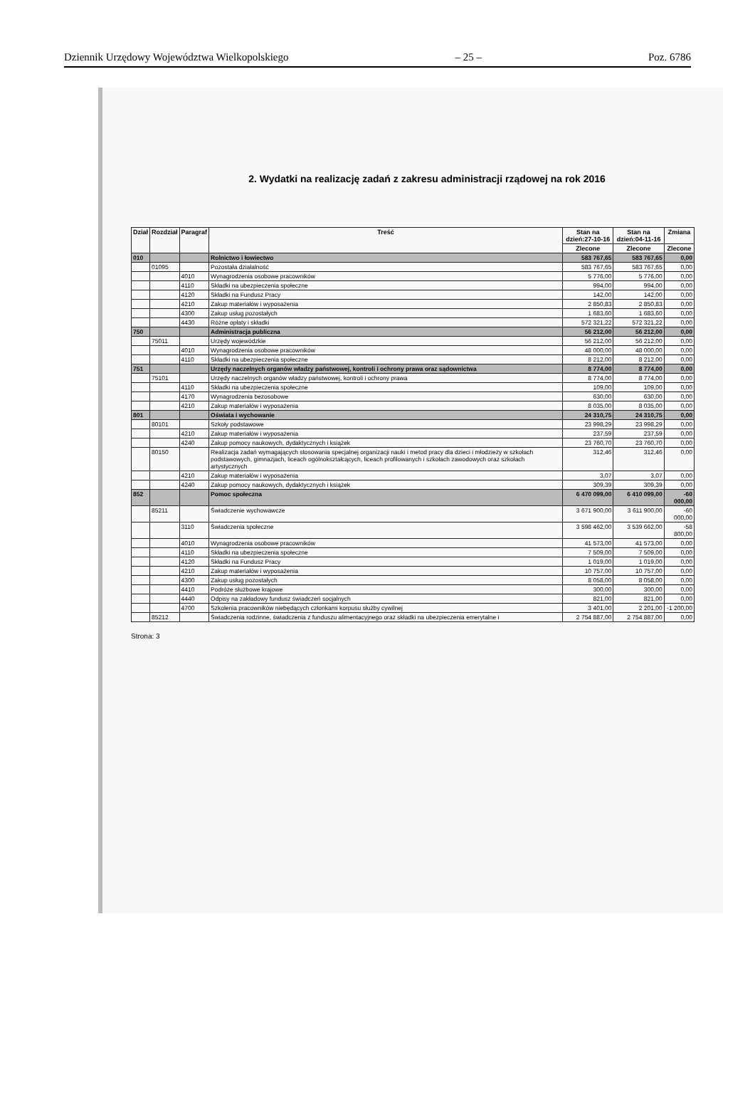Dziennik Urzędowy Województwa Wielkopolskiego – 25 – Poz. 6786
2. Wydatki na realizację zadań z zakresu administracji rządowej na rok 2016
| Dział | Rozdział | Paragraf | Treść | Stan na dzień:27-10-16 | Stan na dzień:04-11-16 | Zmiana |
| --- | --- | --- | --- | --- | --- | --- |
| | | | | Zlecone | Zlecone | Zlecone |
| 010 | | | Rolnictwo i łowiectwo | 583 767,65 | 583 767,65 | 0,00 |
| | 01095 | | Pozostała działalność | 583 767,65 | 583 767,65 | 0,00 |
| | | 4010 | Wynagrodzenia osobowe pracowników | 5 776,00 | 5 776,00 | 0,00 |
| | | 4110 | Składki na ubezpieczenia społeczne | 994,00 | 994,00 | 0,00 |
| | | 4120 | Składki na Fundusz Pracy | 142,00 | 142,00 | 0,00 |
| | | 4210 | Zakup materiałów i wyposażenia | 2 850,83 | 2 850,83 | 0,00 |
| | | 4300 | Zakup usług pozostałych | 1 683,60 | 1 683,60 | 0,00 |
| | | 4430 | Różne opłaty i składki | 572 321,22 | 572 321,22 | 0,00 |
| 750 | | | Administracja publiczna | 56 212,00 | 56 212,00 | 0,00 |
| | 75011 | | Urzędy wojewódzkie | 56 212,00 | 56 212,00 | 0,00 |
| | | 4010 | Wynagrodzenia osobowe pracowników | 48 000,00 | 48 000,00 | 0,00 |
| | | 4110 | Składki na ubezpieczenia społeczne | 8 212,00 | 8 212,00 | 0,00 |
| 751 | | | Urzędy naczelnych organów władzy państwowej, kontroli i ochrony prawa oraz sądownictwa | 8 774,00 | 8 774,00 | 0,00 |
| | 75101 | | Urzędy naczelnych organów władzy państwowej, kontroli i ochrony prawa | 8 774,00 | 8 774,00 | 0,00 |
| | | 4110 | Składki na ubezpieczenia społeczne | 109,00 | 109,00 | 0,00 |
| | | 4170 | Wynagrodzenia bezosobowe | 630,00 | 630,00 | 0,00 |
| | | 4210 | Zakup materiałów i wyposażenia | 8 035,00 | 8 035,00 | 0,00 |
| 801 | | | Oświata i wychowanie | 24 310,75 | 24 310,75 | 0,00 |
| | 80101 | | Szkoły podstawowe | 23 998,29 | 23 998,29 | 0,00 |
| | | 4210 | Zakup materiałów i wyposażenia | 237,59 | 237,59 | 0,00 |
| | | 4240 | Zakup pomocy naukowych, dydaktycznych i książek | 23 760,70 | 23 760,70 | 0,00 |
| | 80150 | | Realizacja zadań wymagających stosowania specjalnej organizacji nauki i metod pracy dla dzieci i młodzieży w szkołach podstawowych, gimnazjach, liceach ogólnokształcących, liceach profilowanych i szkołach zawodowych oraz szkołach artystycznych | 312,46 | 312,46 | 0,00 |
| | | 4210 | Zakup materiałów i wyposażenia | 3,07 | 3,07 | 0,00 |
| | | 4240 | Zakup pomocy naukowych, dydaktycznych i książek | 309,39 | 309,39 | 0,00 |
| 852 | | | Pomoc społeczna | 6 470 099,00 | 6 410 099,00 | -60 000,00 |
| | 85211 | | Świadczenie wychowawcze | 3 671 900,00 | 3 611 900,00 | -60 000,00 |
| | | 3110 | Świadczenia społeczne | 3 598 462,00 | 3 539 662,00 | -58 800,00 |
| | | 4010 | Wynagrodzenia osobowe pracowników | 41 573,00 | 41 573,00 | 0,00 |
| | | 4110 | Składki na ubezpieczenia społeczne | 7 509,00 | 7 509,00 | 0,00 |
| | | 4120 | Składki na Fundusz Pracy | 1 019,00 | 1 019,00 | 0,00 |
| | | 4210 | Zakup materiałów i wyposażenia | 10 757,00 | 10 757,00 | 0,00 |
| | | 4300 | Zakup usług pozostałych | 8 058,00 | 8 058,00 | 0,00 |
| | | 4410 | Podróże służbowe krajowe | 300,00 | 300,00 | 0,00 |
| | | 4440 | Odpisy na zakładowy fundusz świadczeń socjalnych | 821,00 | 821,00 | 0,00 |
| | | 4700 | Szkolenia pracowników niebędących członkami korpusu służby cywilnej | 3 401,00 | 2 201,00 | -1 200,00 |
| | 85212 | | Świadczenia rodzinne, świadczenia z funduszu alimentacyjnego oraz składki na ubezpieczenia emerytalne i | 2 754 887,00 | 2 754 887,00 | 0,00 |
Strona: 3